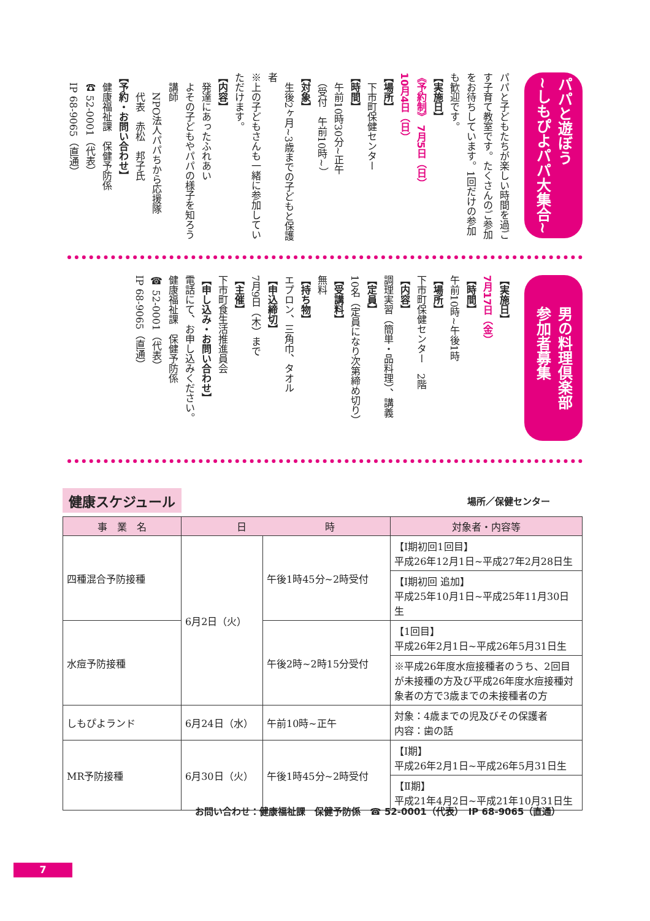パパと遊ぼう
~しもぴよパパ大集合~
パパと子どもたちが楽しい時間を過ごす子育て教室です。たくさんのご参加をお待ちしています。1回だけの参加も歓迎です。
【実施日】
《予約制》 7月5日（日）
10月4日（日）
【場所】
　下市町保健センター
【時間】
　午前10時30分~正午
　（受付　午前10時~）
【対象】
　生後2ヶ月~3歳までの子どもと保護者
※上の子どもさんも一緒に参加していただけます。
【内容】
　発達にあったふれあい
　よその子どもやパパの様子を知ろう
　講師
　　NPO法人パパちから応援隊
　　代表　赤松　邦子氏
【予約・お問い合わせ】
　健康福祉課　保健予防係
　☎ 52-0001（代表）
　IP 68-9065（直通）
男の料理倶楽部
参加者募集
【実施日】
7月17日（金）
【時間】
午前10時~午後1時
【場所】
下市町保健センター　2階
【内容】
調理実習（簡単・品料理）、講義
【定員】
10名（定員になり次第締め切り）
【受講料】
無料
【持ち物】
エプロン、三角巾、タオル
【申込締切】
7月9日（木）まで
【主催】
下市町食生活推進員会
【申し込み・お問い合わせ】
電話にて、お申し込みください。
健康福祉課　保健予防係
☎ 52-0001（代表）
IP 68-9065（直通）
健康スケジュール 場所／保健センター
| 事 業 名 | 日 時 | | 対象者・内容等 |
| --- | --- | --- | --- |
| 四種混合予防接種 | 6月2日（火） | 午後1時45分~2時受付 | 【Ⅰ期初回1回目】 平成26年12月1日~平成27年2月28日生 |
| | | | 【Ⅰ期初回 追加】 平成25年10月1日~平成25年11月30日生 |
| 水痘予防接種 | | 午後2時~2時15分受付 | 【1回目】 平成26年2月1日~平成26年5月31日生 |
| | | | ※平成26年度水痘接種者のうち、2回目が未接種の方及び平成26年度水痘接種対象者の方で3歳までの未接種者の方 |
| しもぴよランド | 6月24日（水） | 午前10時~正午 | 対象：4歳までの児及びその保護者 内容：歯の話 |
| MR予防接種 | 6月30日（火） | 午後1時45分~2時受付 | 【Ⅰ期】 平成26年2月1日~平成26年5月31日生 |
| | | | 【Ⅱ期】 平成21年4月2日~平成21年10月31日生 |
お問い合わせ：健康福祉課　保健予防係　☎ 52-0001（代表）　IP 68-9065（直通）
7